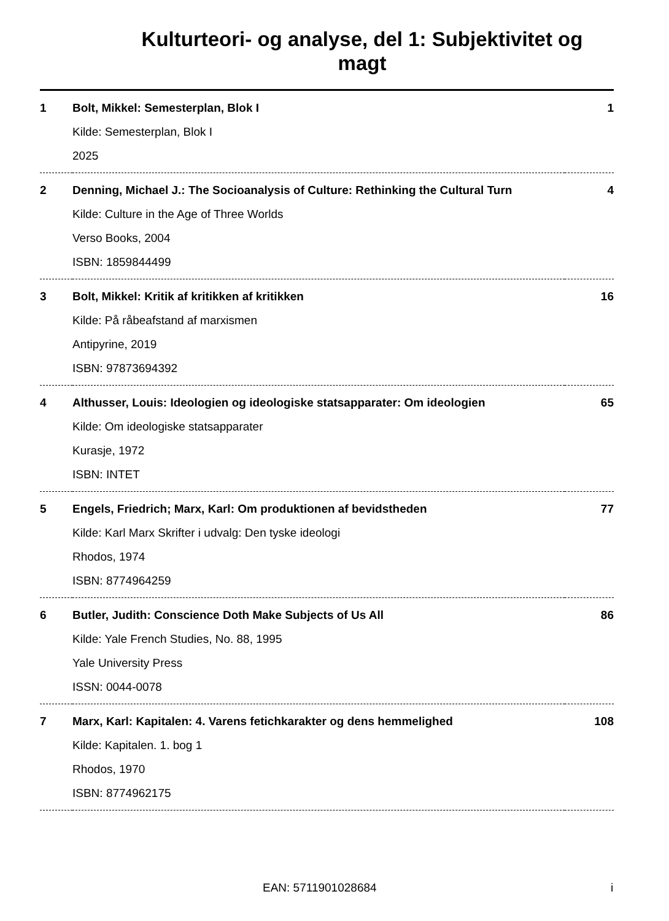Kulturteori- og analyse, del 1: Subjektivitet og magt
| 1 | Bolt, Mikkel: Semesterplan, Blok I Kilde: Semesterplan, Blok I 2025 | 1 |
| 2 | Denning, Michael J.: The Socioanalysis of Culture: Rethinking the Cultural Turn Kilde: Culture in the Age of Three Worlds Verso Books, 2004 ISBN: 1859844499 | 4 |
| 3 | Bolt, Mikkel: Kritik af kritikken af kritikken Kilde: På råbeafstand af marxismen Antipyrine, 2019 ISBN: 97873694392 | 16 |
| 4 | Althusser, Louis: Ideologien og ideologiske statsapparater: Om ideologien Kilde: Om ideologiske statsapparater Kurasje, 1972 ISBN: INTET | 65 |
| 5 | Engels, Friedrich; Marx, Karl: Om produktionen af bevidstheden Kilde: Karl Marx Skrifter i udvalg: Den tyske ideologi Rhodos, 1974 ISBN: 8774964259 | 77 |
| 6 | Butler, Judith: Conscience Doth Make Subjects of Us All Kilde: Yale French Studies, No. 88, 1995 Yale University Press ISSN: 0044-0078 | 86 |
| 7 | Marx, Karl: Kapitalen: 4. Varens fetichkarakter og dens hemmelighed Kilde: Kapitalen. 1. bog 1 Rhodos, 1970 ISBN: 8774962175 | 108 |
EAN: 5711901028684 i